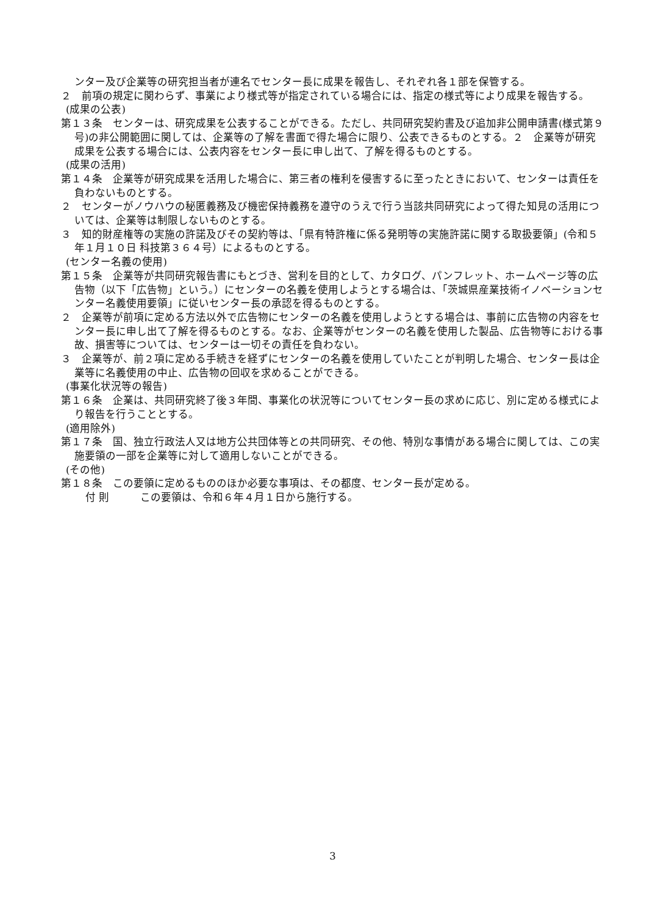ンター及び企業等の研究担当者が連名でセンター長に成果を報告し、それぞれ各１部を保管する。
２　前項の規定に関わらず、事業により様式等が指定されている場合には、指定の様式等により成果を報告する。
(成果の公表)
第１３条　センターは、研究成果を公表することができる。ただし、共同研究契約書及び追加非公開申請書(様式第９号)の非公開範囲に関しては、企業等の了解を書面で得た場合に限り、公表できるものとする。２　企業等が研究成果を公表する場合には、公表内容をセンター長に申し出て、了解を得るものとする。
(成果の活用)
第１４条　企業等が研究成果を活用した場合に、第三者の権利を侵害するに至ったときにおいて、センターは責任を負わないものとする。
２　センターがノウハウの秘匿義務及び機密保持義務を遵守のうえで行う当該共同研究によって得た知見の活用については、企業等は制限しないものとする。
３　知的財産権等の実施の許諾及びその契約等は､「県有特許権に係る発明等の実施許諾に関する取扱要領」(令和５年１月１０日 科技第３６４号）によるものとする。
(センター名義の使用)
第１５条　企業等が共同研究報告書にもとづき、営利を目的として、カタログ、パンフレット、ホームページ等の広告物（以下「広告物」という。）にセンターの名義を使用しようとする場合は、「茨城県産業技術イノベーションセンター名義使用要領」に従いセンター長の承認を得るものとする。
２　企業等が前項に定める方法以外で広告物にセンターの名義を使用しようとする場合は、事前に広告物の内容をセンター長に申し出て了解を得るものとする。なお、企業等がセンターの名義を使用した製品、広告物等における事故、損害等については、センターは一切その責任を負わない。
３　企業等が、前２項に定める手続きを経ずにセンターの名義を使用していたことが判明した場合、センター長は企業等に名義使用の中止、広告物の回収を求めることができる。
(事業化状況等の報告)
第１６条　企業は、共同研究終了後３年間、事業化の状況等についてセンター長の求めに応じ、別に定める様式により報告を行うこととする。
(適用除外)
第１７条　国、独立行政法人又は地方公共団体等との共同研究、その他、特別な事情がある場合に関しては、この実施要領の一部を企業等に対して適用しないことができる。
(その他)
第１８条　この要領に定めるもののほか必要な事項は、その都度、センター長が定める。
付 則　　　この要領は、令和６年４月１日から施行する。
3